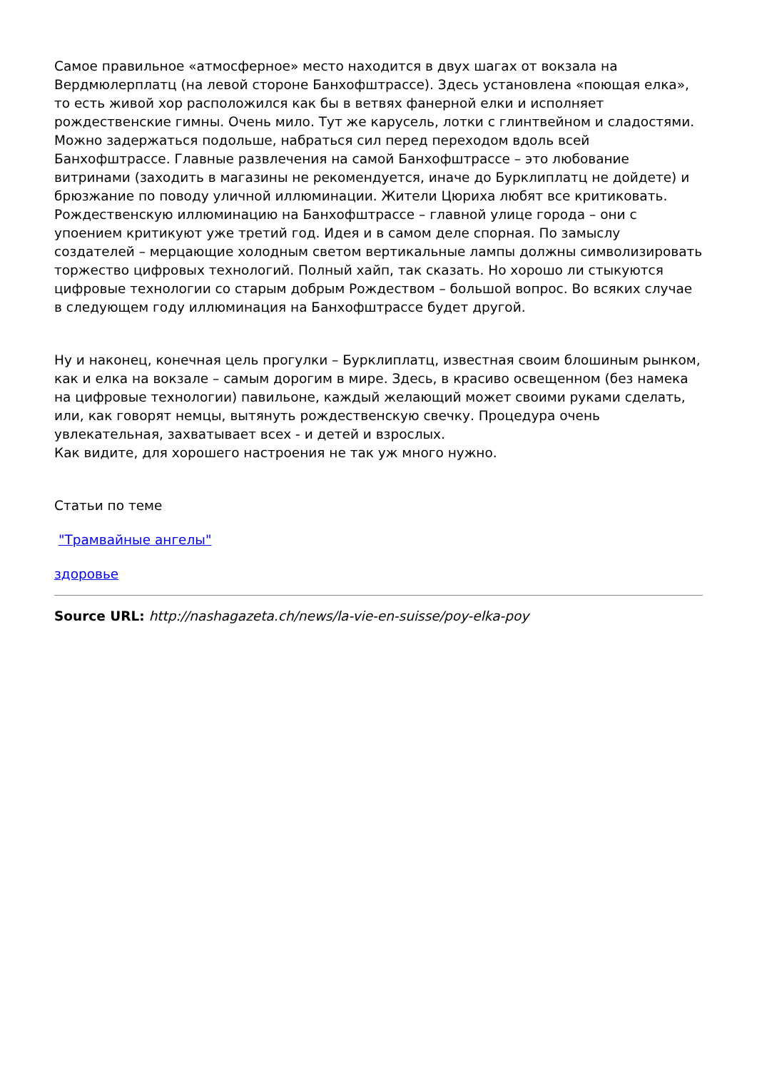Самое правильное «атмосферное» место находится в двух шагах от вокзала на Вердмюлерплатц (на левой стороне Банхофштрассе). Здесь установлена «поющая елка», то есть живой хор расположился как бы в ветвях фанерной елки и исполняет рождественские гимны. Очень мило. Тут же карусель, лотки с глинтвейном и сладостями. Можно задержаться подольше, набраться сил перед переходом вдоль всей Банхофштрассе. Главные развлечения на самой Банхофштрассе – это любование витринами (заходить в магазины не рекомендуется, иначе до Бурклиплатц не дойдете) и брюзжание по поводу уличной иллюминации. Жители Цюриха любят все критиковать. Рождественскую иллюминацию на Банхофштрассе – главной улице города – они с упоением критикуют уже третий год. Идея и в самом деле спорная. По замыслу создателей – мерцающие холодным светом вертикальные лампы должны символизировать торжество цифровых технологий. Полный хайп, так сказать. Но хорошо ли стыкуются цифровые технологии со старым добрым Рождеством – большой вопрос. Во всяких случае в следующем году иллюминация на Банхофштрассе будет другой.
Ну и наконец, конечная цель прогулки – Бурклиплатц, известная своим блошиным рынком, как и елка на вокзале – самым дорогим в мире. Здесь, в красиво освещенном (без намека на цифровые технологии) павильоне, каждый желающий может своими руками сделать, или, как говорят немцы, вытянуть рождественскую свечку. Процедура очень увлекательная, захватывает всех - и детей и взрослых.
Как видите, для хорошего настроения не так уж много нужно.
Статьи по теме
"Трамвайные ангелы"
здоровье
Source URL: http://nashagazeta.ch/news/la-vie-en-suisse/poy-elka-poy